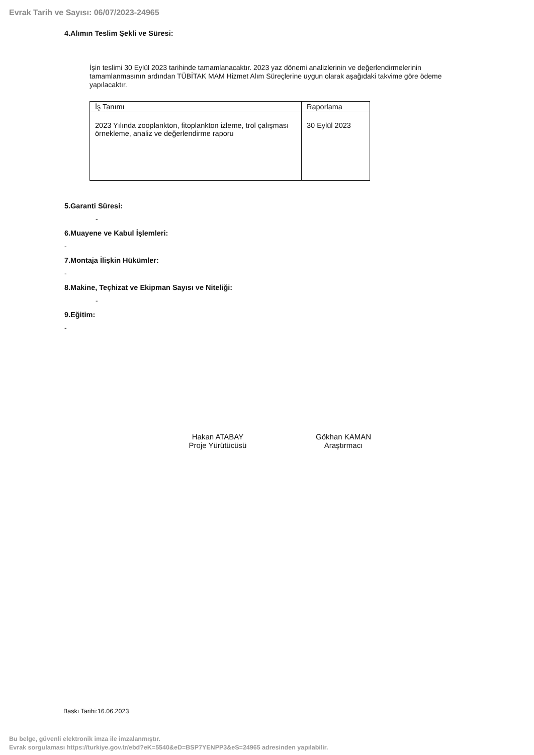Evrak Tarih ve Sayısı: 06/07/2023-24965
4.Alımın Teslim Şekli ve Süresi:
İşin teslimi 30 Eylül 2023 tarihinde tamamlanacaktır. 2023 yaz dönemi analizlerinin ve değerlendirmelerinin tamamlanmasının ardından TÜBİTAK MAM Hizmet Alım Süreçlerine uygun olarak aşağıdaki takvime göre ödeme yapılacaktır.
| İş Tanımı | Raporlama |
| --- | --- |
| 2023 Yılında zooplankton, fitoplankton izleme, trol çalışması örnekleme, analiz ve değerlendirme raporu | 30 Eylül 2023 |
5.Garanti Süresi:
-
6.Muayene ve Kabul İşlemleri:
-
7.Montaja İlişkin Hükümler:
-
8.Makine, Teçhizat ve Ekipman Sayısı ve Niteliği:
-
9.Eğitim:
-
Hakan ATABAY
Proje Yürütücüsü
Gökhan KAMAN
Araştırmacı
Baskı Tarihi:16.06.2023
Bu belge, güvenli elektronik imza ile imzalanmıştır.
Evrak sorgulaması https://turkiye.gov.tr/ebd?eK=5540&eD=BSP7YENPP3&eS=24965 adresinden yapılabilir.